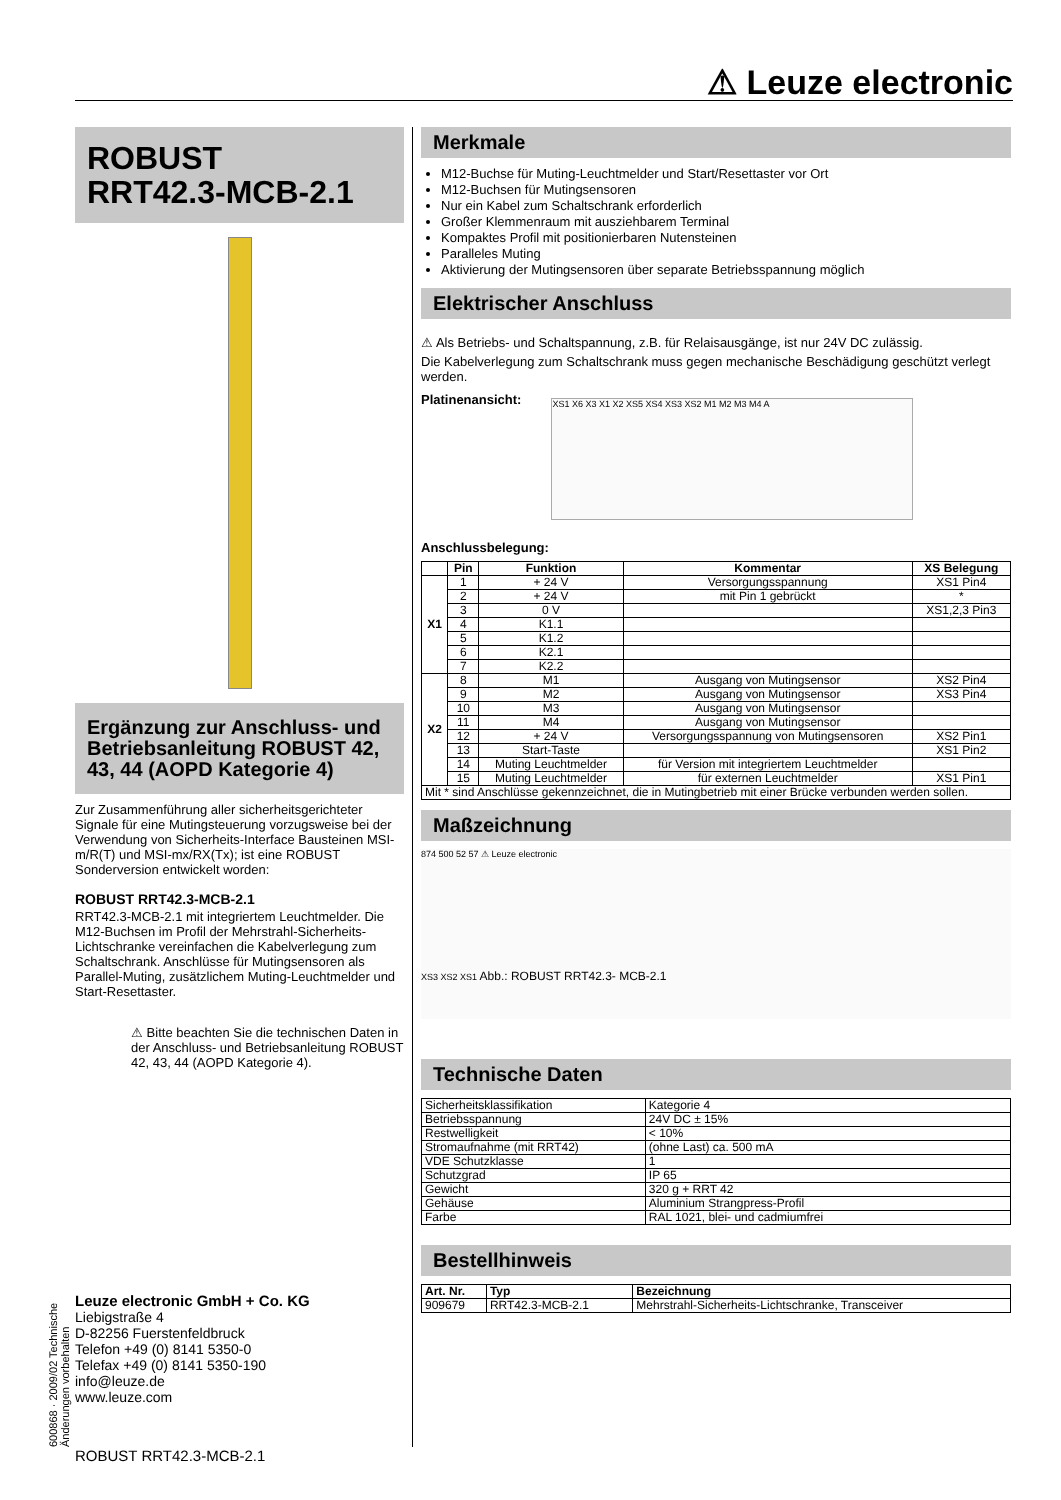⚠ Leuze electronic
ROBUST
RRT42.3-MCB-2.1
Ergänzung zur Anschluss- und Betriebsanleitung ROBUST 42, 43, 44 (AOPD Kategorie 4)
Zur Zusammenführung aller sicherheitsgerichteter Signale für eine Mutingsteuerung vorzugsweise bei der Verwendung von Sicherheits-Interface Bausteinen MSI-m/R(T) und MSI-mx/RX(Tx); ist eine ROBUST Sonderversion entwickelt worden:
ROBUST RRT42.3-MCB-2.1
RRT42.3-MCB-2.1 mit integriertem Leuchtmelder. Die M12-Buchsen im Profil der Mehrstrahl-Sicherheits-Lichtschranke vereinfachen die Kabelverlegung zum Schaltschrank. Anschlüsse für Mutingsensoren als Parallel-Muting, zusätzlichem Muting-Leuchtmelder und Start-Resettaster.
⚠ Bitte beachten Sie die technischen Daten in der Anschluss- und Betriebsanleitung ROBUST 42, 43, 44 (AOPD Kategorie 4).
600868 · 2009/02 Technische Änderungen vorbehalten
Leuze electronic GmbH + Co. KG
Liebigstraße 4
D-82256 Fuerstenfeldbruck
Telefon +49 (0) 8141 5350-0
Telefax +49 (0) 8141 5350-190
info@leuze.de
www.leuze.com
Merkmale
M12-Buchse für Muting-Leuchtmelder und Start/Resettaster vor Ort
M12-Buchsen für Mutingsensoren
Nur ein Kabel zum Schaltschrank erforderlich
Großer Klemmenraum mit ausziehbarem Terminal
Kompaktes Profil mit positionierbaren Nutensteinen
Paralleles Muting
Aktivierung der Mutingsensoren über separate Betriebsspannung möglich
Elektrischer Anschluss
⚠ Als Betriebs- und Schaltspannung, z.B. für Relaisausgänge, ist nur 24V DC zulässig.
Die Kabelverlegung zum Schaltschrank muss gegen mechanische Beschädigung geschützt verlegt werden.
Platinenansicht:
XS1 X6 X3 X1 X2 XS5 XS4 XS3 XS2 M1 M2 M3 M4 A
Anschlussbelegung:
| | Pin | Funktion | Kommentar | XS Belegung |
| --- | --- | --- | --- | --- |
| X1 | 1 | + 24 V | Versorgungsspannung | XS1 Pin4 |
| | 2 | + 24 V | mit Pin 1 gebrückt | * |
| | 3 | 0 V | | XS1,2,3 Pin3 |
| | 4 | K1.1 | | |
| | 5 | K1.2 | | |
| | 6 | K2.1 | | |
| | 7 | K2.2 | | |
| X2 | 8 | M1 | Ausgang von Mutingsensor | XS2 Pin4 |
| | 9 | M2 | Ausgang von Mutingsensor | XS3 Pin4 |
| | 10 | M3 | Ausgang von Mutingsensor | |
| | 11 | M4 | Ausgang von Mutingsensor | |
| | 12 | + 24 V | Versorgungsspannung von Mutingsensoren | XS2 Pin1 |
| | 13 | Start-Taste | | XS1 Pin2 |
| | 14 | Muting Leuchtmelder | für Version mit integriertem Leuchtmelder | |
| | 15 | Muting Leuchtmelder | für externen Leuchtmelder | XS1 Pin1 |
| Mit * sind Anschlüsse gekennzeichnet, die in Mutingbetrieb mit einer Brücke verbunden werden sollen. | | | | |
Maßzeichnung
874 500 52 57 ⚠ Leuze electronic
XS3 XS2 XS1 Abb.: ROBUST RRT42.3- MCB-2.1
Technische Daten
| Sicherheitsklassifikation | Kategorie 4 |
| Betriebsspannung | 24V DC ± 15% |
| Restwelligkeit | < 10% |
| Stromaufnahme (mit RRT42) | (ohne Last) ca. 500 mA |
| VDE Schutzklasse | 1 |
| Schutzgrad | IP 65 |
| Gewicht | 320 g + RRT 42 |
| Gehäuse | Aluminium Strangpress-Profil |
| Farbe | RAL 1021, blei- und cadmiumfrei |
Bestellhinweis
| Art. Nr. | Typ | Bezeichnung |
| --- | --- | --- |
| 909679 | RRT42.3-MCB-2.1 | Mehrstrahl-Sicherheits-Lichtschranke, Transceiver |
ROBUST RRT42.3-MCB-2.1